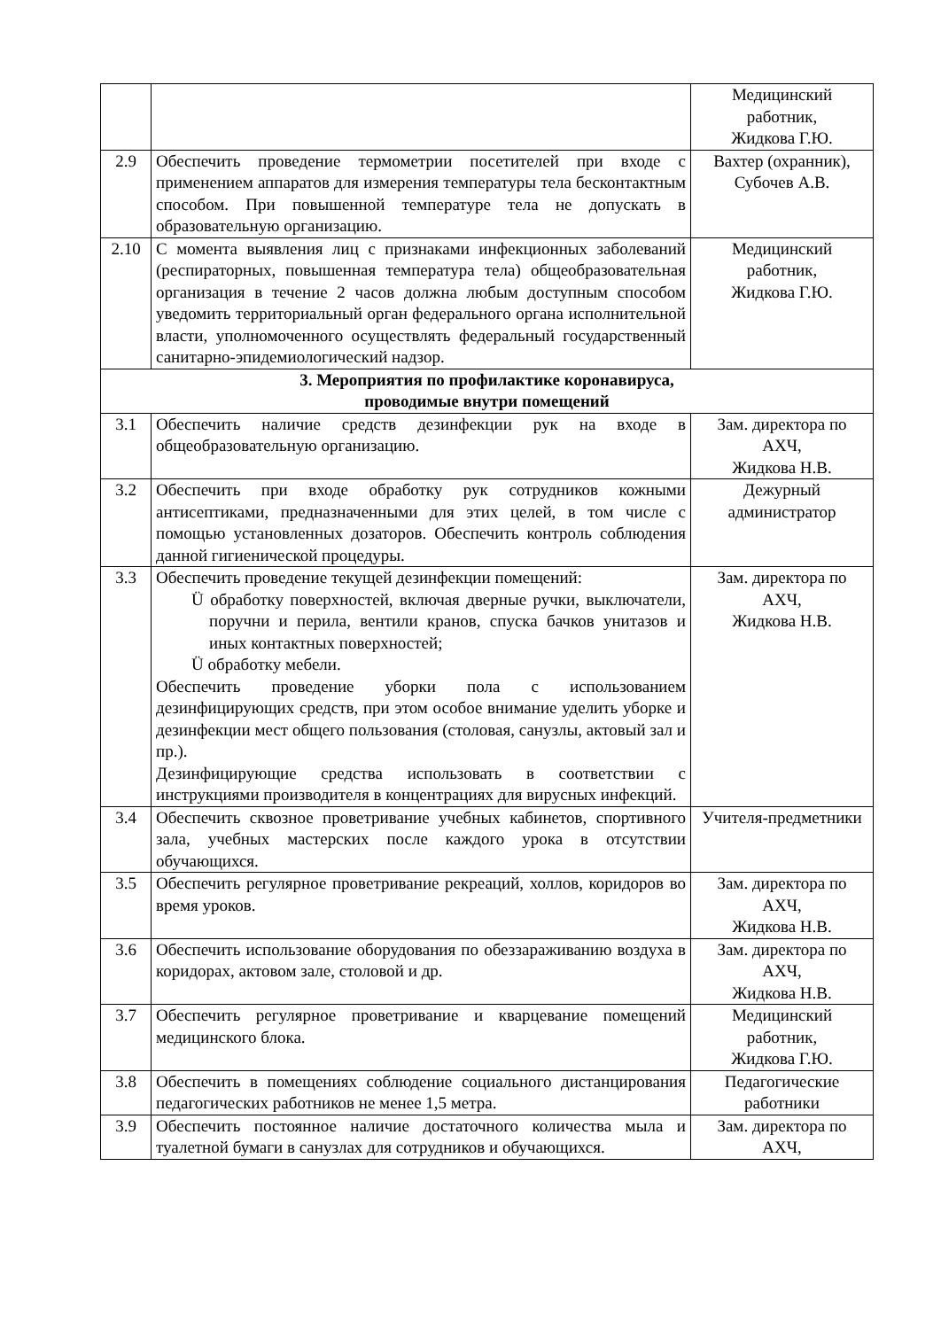| | | Медицинский работник, Жидкова Г.Ю. |
| 2.9 | Обеспечить проведение термометрии посетителей при входе с применением аппаратов для измерения температуры тела бесконтактным способом. При повышенной температуре тела не допускать в образовательную организацию. | Вахтер (охранник), Субочев А.В. |
| 2.10 | С момента выявления лиц с признаками инфекционных заболеваний (респираторных, повышенная температура тела) общеобразовательная организация в течение 2 часов должна любым доступным способом уведомить территориальный орган федерального органа исполнительной власти, уполномоченного осуществлять федеральный государственный санитарно-эпидемиологический надзор. | Медицинский работник, Жидкова Г.Ю. |
| 3. Мероприятия по профилактике коронавируса, проводимые внутри помещений | | |
| 3.1 | Обеспечить наличие средств дезинфекции рук на входе в общеобразовательную организацию. | Зам. директора по АХЧ, Жидкова Н.В. |
| 3.2 | Обеспечить при входе обработку рук сотрудников кожными антисептиками, предназначенными для этих целей, в том числе с помощью установленных дозаторов. Обеспечить контроль соблюдения данной гигиенической процедуры. | Дежурный администратор |
| 3.3 | Обеспечить проведение текущей дезинфекции помещений: Ü обработку поверхностей, включая дверные ручки, выключатели, поручни и перила, вентили кранов, спуска бачков унитазов и иных контактных поверхностей; Ü обработку мебели. Обеспечить проведение уборки пола с использованием дезинфицирующих средств, при этом особое внимание уделить уборке и дезинфекции мест общего пользования (столовая, санузлы, актовый зал и пр.). Дезинфицирующие средства использовать в соответствии с инструкциями производителя в концентрациях для вирусных инфекций. | Зам. директора по АХЧ, Жидкова Н.В. |
| 3.4 | Обеспечить сквозное проветривание учебных кабинетов, спортивного зала, учебных мастерских после каждого урока в отсутствии обучающихся. | Учителя-предметники |
| 3.5 | Обеспечить регулярное проветривание рекреаций, холлов, коридоров во время уроков. | Зам. директора по АХЧ, Жидкова Н.В. |
| 3.6 | Обеспечить использование оборудования по обеззараживанию воздуха в коридорах, актовом зале, столовой и др. | Зам. директора по АХЧ, Жидкова Н.В. |
| 3.7 | Обеспечить регулярное проветривание и кварцевание помещений медицинского блока. | Медицинский работник, Жидкова Г.Ю. |
| 3.8 | Обеспечить в помещениях соблюдение социального дистанцирования педагогических работников не менее 1,5 метра. | Педагогические работники |
| 3.9 | Обеспечить постоянное наличие достаточного количества мыла и туалетной бумаги в санузлах для сотрудников и обучающихся. | Зам. директора по АХЧ, |